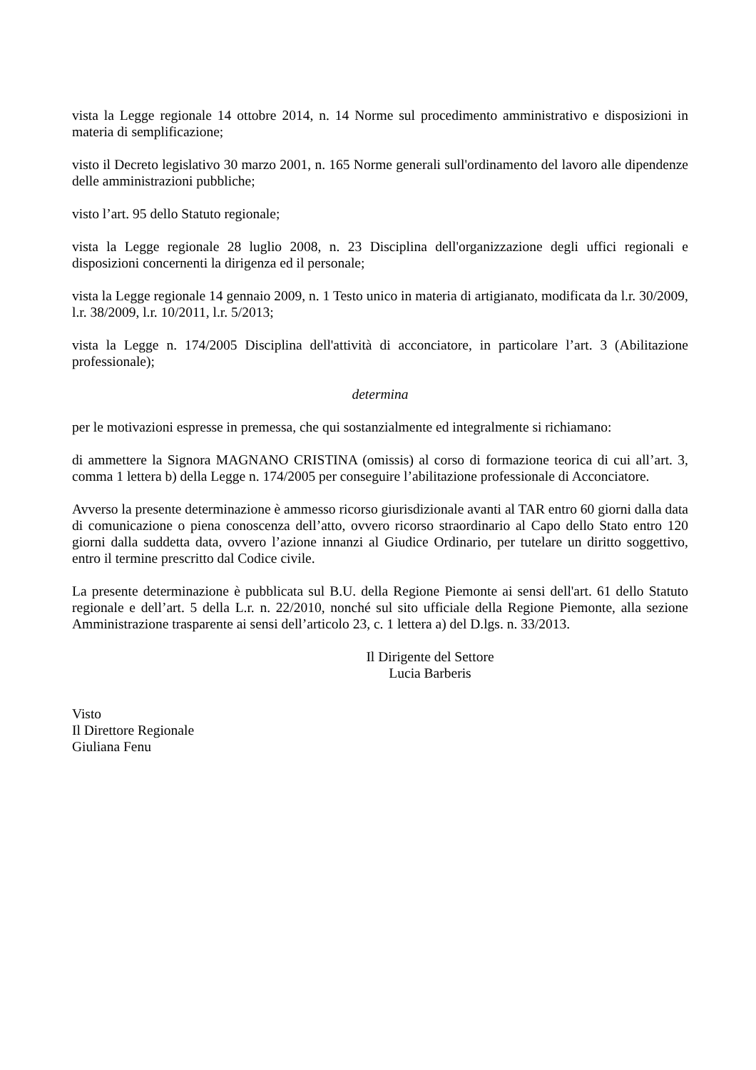vista la Legge regionale 14 ottobre 2014, n. 14 Norme sul procedimento amministrativo e disposizioni in materia di semplificazione;
visto il Decreto legislativo 30 marzo 2001, n. 165 Norme generali sull'ordinamento del lavoro alle dipendenze delle amministrazioni pubbliche;
visto l’art. 95 dello Statuto regionale;
vista la Legge regionale 28 luglio 2008, n. 23 Disciplina dell'organizzazione degli uffici regionali e disposizioni concernenti la dirigenza ed il personale;
vista la Legge regionale 14 gennaio 2009, n. 1 Testo unico in materia di artigianato, modificata da l.r. 30/2009, l.r. 38/2009, l.r. 10/2011, l.r. 5/2013;
vista la Legge n. 174/2005 Disciplina dell'attività di acconciatore, in particolare l’art. 3 (Abilitazione professionale);
determina
per le motivazioni espresse in premessa, che qui sostanzialmente ed integralmente si richiamano:
di ammettere la Signora MAGNANO CRISTINA (omissis) al corso di formazione teorica di cui all’art. 3, comma 1 lettera b) della Legge n. 174/2005 per conseguire l’abilitazione professionale di Acconciatore.
Avverso la presente determinazione è ammesso ricorso giurisdizionale avanti al TAR entro 60 giorni dalla data di comunicazione o piena conoscenza dell’atto, ovvero ricorso straordinario al Capo dello Stato entro 120 giorni dalla suddetta data, ovvero l’azione innanzi al Giudice Ordinario, per tutelare un diritto soggettivo, entro il termine prescritto dal Codice civile.
La presente determinazione è pubblicata sul B.U. della Regione Piemonte ai sensi dell'art. 61 dello Statuto regionale e dell’art. 5 della L.r. n. 22/2010, nonché sul sito ufficiale della Regione Piemonte, alla sezione Amministrazione trasparente ai sensi dell’articolo 23, c. 1 lettera a) del D.lgs. n. 33/2013.
Il Dirigente del Settore
Lucia Barberis
Visto
Il Direttore Regionale
Giuliana Fenu